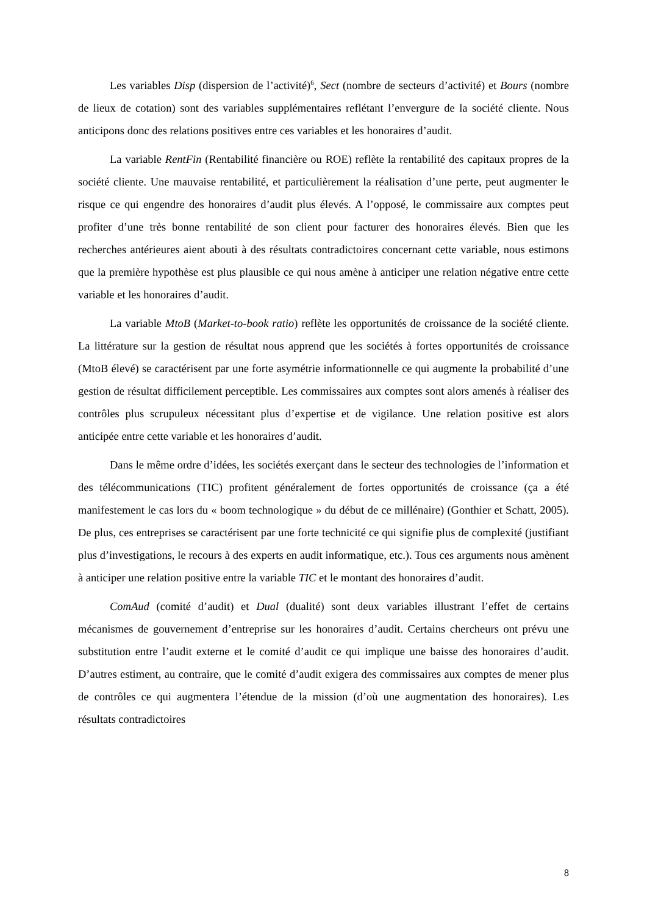Les variables Disp (dispersion de l’activité)<sup>6</sup>, Sect (nombre de secteurs d’activité) et Bours (nombre de lieux de cotation) sont des variables supplémentaires reflétant l’envergure de la société cliente. Nous anticipons donc des relations positives entre ces variables et les honoraires d’audit.
La variable RentFin (Rentabilité financière ou ROE) reflète la rentabilité des capitaux propres de la société cliente. Une mauvaise rentabilité, et particulièrement la réalisation d’une perte, peut augmenter le risque ce qui engendre des honoraires d’audit plus élevés. A l’opposé, le commissaire aux comptes peut profiter d’une très bonne rentabilité de son client pour facturer des honoraires élevés. Bien que les recherches antérieures aient abouti à des résultats contradictoires concernant cette variable, nous estimons que la première hypothèse est plus plausible ce qui nous amène à anticiper une relation négative entre cette variable et les honoraires d’audit.
La variable MtoB (Market-to-book ratio) reflète les opportunités de croissance de la société cliente. La littérature sur la gestion de résultat nous apprend que les sociétés à fortes opportunités de croissance (MtoB élevé) se caractérisent par une forte asymétrie informationnelle ce qui augmente la probabilité d’une gestion de résultat difficilement perceptible. Les commissaires aux comptes sont alors amenés à réaliser des contrôles plus scrupuleux nécessitant plus d’expertise et de vigilance. Une relation positive est alors anticipée entre cette variable et les honoraires d’audit.
Dans le même ordre d’idées, les sociétés exerçant dans le secteur des technologies de l’information et des télécommunications (TIC) profitent généralement de fortes opportunités de croissance (ça a été manifestement le cas lors du « boom technologique » du début de ce millénaire) (Gonthier et Schatt, 2005). De plus, ces entreprises se caractérisent par une forte technicité ce qui signifie plus de complexité (justifiant plus d’investigations, le recours à des experts en audit informatique, etc.). Tous ces arguments nous amènent à anticiper une relation positive entre la variable TIC et le montant des honoraires d’audit.
ComAud (comité d’audit) et Dual (dualité) sont deux variables illustrant l’effet de certains mécanismes de gouvernement d’entreprise sur les honoraires d’audit. Certains chercheurs ont prévu une substitution entre l’audit externe et le comité d’audit ce qui implique une baisse des honoraires d’audit. D’autres estiment, au contraire, que le comité d’audit exigera des commissaires aux comptes de mener plus de contrôles ce qui augmentera l’étendue de la mission (d’où une augmentation des honoraires). Les résultats contradictoires
8